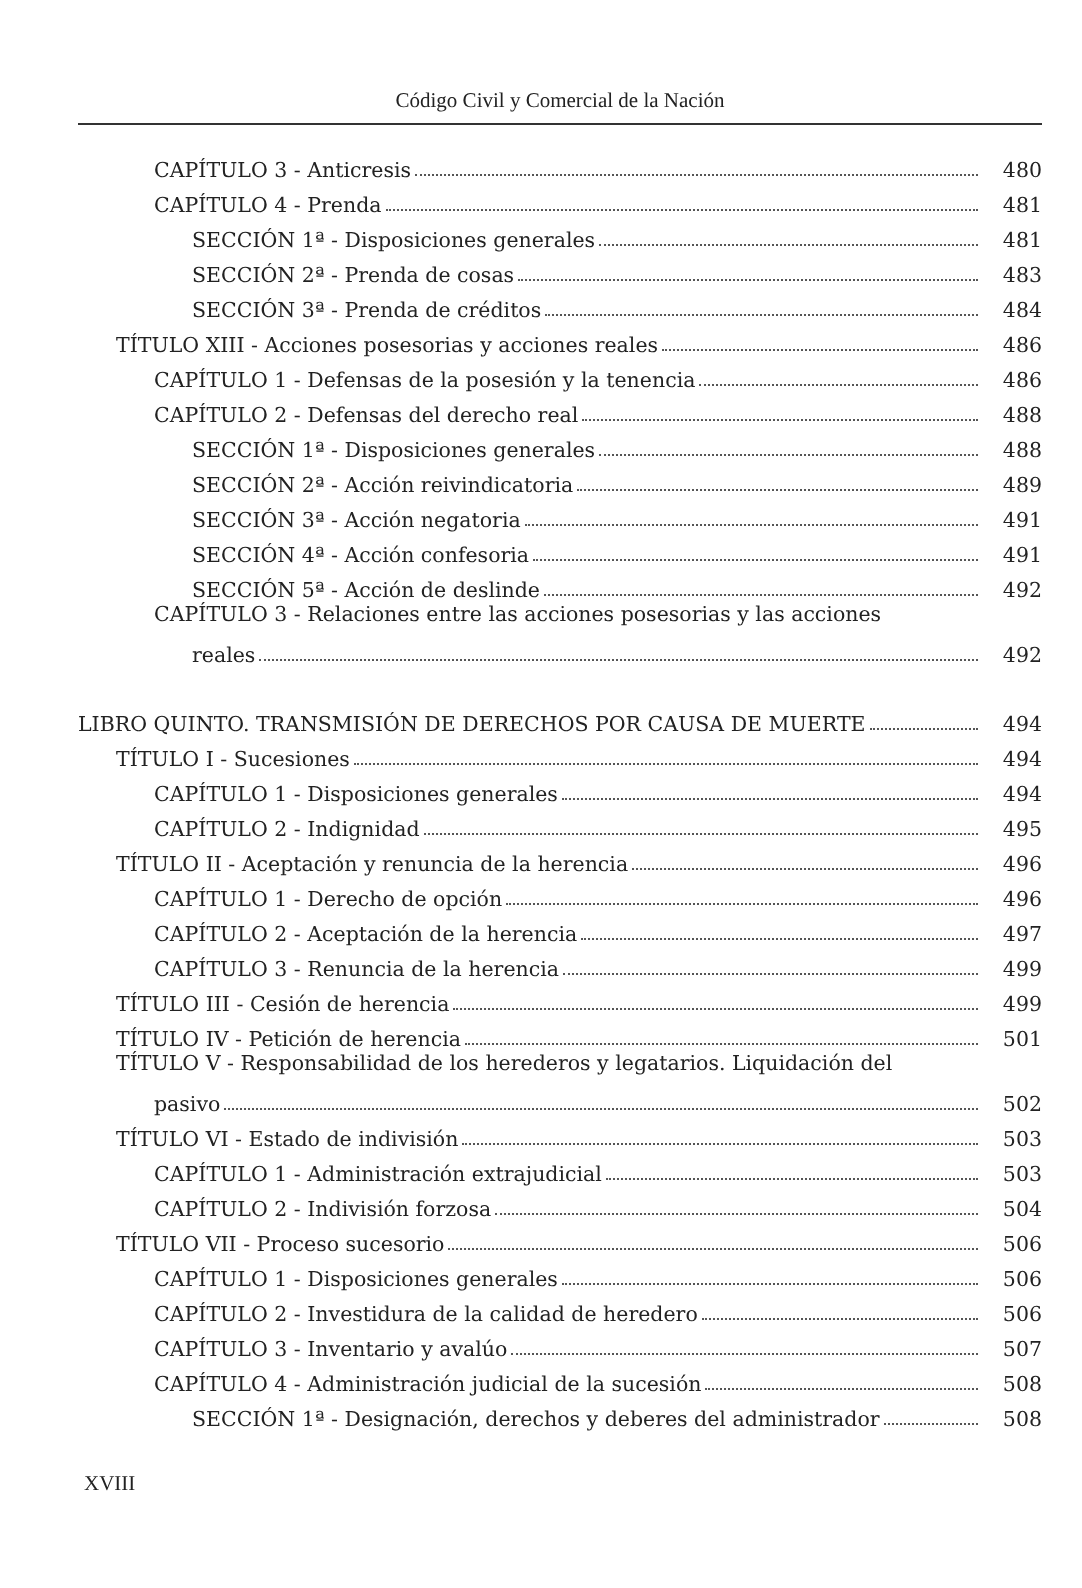Código Civil y Comercial de la Nación
CAPÍTULO 3 - Anticresis 480
CAPÍTULO 4 - Prenda 481
SECCIÓN 1ª - Disposiciones generales 481
SECCIÓN 2ª - Prenda de cosas 483
SECCIÓN 3ª - Prenda de créditos 484
TÍTULO XIII - Acciones posesorias y acciones reales 486
CAPÍTULO 1 - Defensas de la posesión y la tenencia 486
CAPÍTULO 2 - Defensas del derecho real 488
SECCIÓN 1ª - Disposiciones generales 488
SECCIÓN 2ª - Acción reivindicatoria 489
SECCIÓN 3ª - Acción negatoria 491
SECCIÓN 4ª - Acción confesoria 491
SECCIÓN 5ª - Acción de deslinde 492
CAPÍTULO 3 - Relaciones entre las acciones posesorias y las acciones
reales 492
LIBRO QUINTO. TRANSMISIÓN DE DERECHOS POR CAUSA DE MUERTE 494
TÍTULO I - Sucesiones 494
CAPÍTULO 1 - Disposiciones generales 494
CAPÍTULO 2 - Indignidad 495
TÍTULO II - Aceptación y renuncia de la herencia 496
CAPÍTULO 1 - Derecho de opción 496
CAPÍTULO 2 - Aceptación de la herencia 497
CAPÍTULO 3 - Renuncia de la herencia 499
TÍTULO III - Cesión de herencia 499
TÍTULO IV - Petición de herencia 501
TÍTULO V - Responsabilidad de los herederos y legatarios. Liquidación del
pasivo 502
TÍTULO VI - Estado de indivisión 503
CAPÍTULO 1 - Administración extrajudicial 503
CAPÍTULO 2 - Indivisión forzosa 504
TÍTULO VII - Proceso sucesorio 506
CAPÍTULO 1 - Disposiciones generales 506
CAPÍTULO 2 - Investidura de la calidad de heredero 506
CAPÍTULO 3 - Inventario y avalúo 507
CAPÍTULO 4 - Administración judicial de la sucesión 508
SECCIÓN 1ª - Designación, derechos y deberes del administrador 508
XVIII